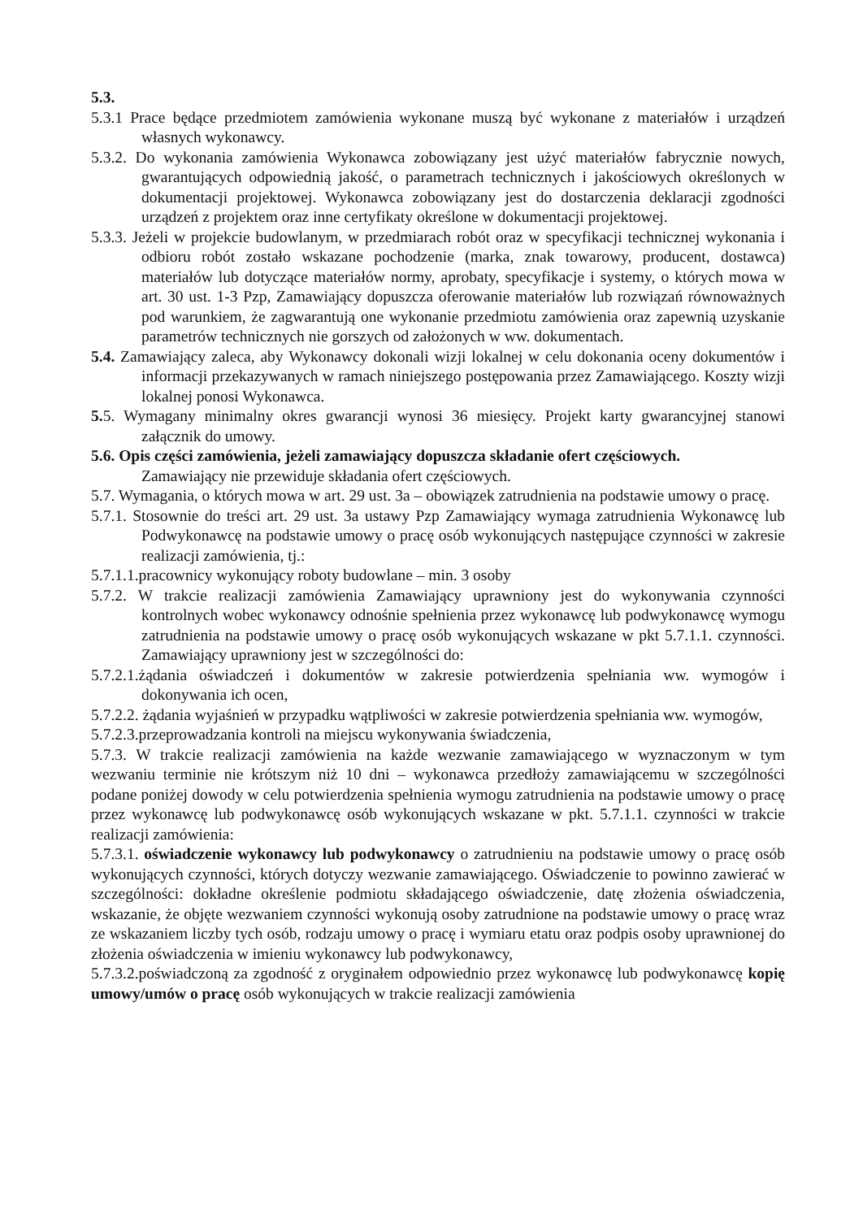5.3.
5.3.1 Prace będące przedmiotem zamówienia wykonane muszą być wykonane z materiałów i urządzeń własnych wykonawcy.
5.3.2. Do wykonania zamówienia Wykonawca zobowiązany jest użyć materiałów fabrycznie nowych, gwarantujących odpowiednią jakość, o parametrach technicznych i jakościowych określonych w dokumentacji projektowej. Wykonawca zobowiązany jest do dostarczenia deklaracji zgodności urządzeń z projektem oraz inne certyfikaty określone w dokumentacji projektowej.
5.3.3. Jeżeli w projekcie budowlanym, w przedmiarach robót oraz w specyfikacji technicznej wykonania i odbioru robót zostało wskazane pochodzenie (marka, znak towarowy, producent, dostawca) materiałów lub dotyczące materiałów normy, aprobaty, specyfikacje i systemy, o których mowa w art. 30 ust. 1-3 Pzp, Zamawiający dopuszcza oferowanie materiałów lub rozwiązań równoważnych pod warunkiem, że zagwarantują one wykonanie przedmiotu zamówienia oraz zapewnią uzyskanie parametrów technicznych nie gorszych od założonych w ww. dokumentach.
5.4. Zamawiający zaleca, aby Wykonawcy dokonali wizji lokalnej w celu dokonania oceny dokumentów i informacji przekazywanych w ramach niniejszego postępowania przez Zamawiającego. Koszty wizji lokalnej ponosi Wykonawca.
5. 5. Wymagany minimalny okres gwarancji wynosi 36 miesięcy. Projekt karty gwarancyjnej stanowi załącznik do umowy.
5.6. Opis części zamówienia, jeżeli zamawiający dopuszcza składanie ofert częściowych.
Zamawiający nie przewiduje składania ofert częściowych.
5.7. Wymagania, o których mowa w art. 29 ust. 3a – obowiązek zatrudnienia na podstawie umowy o pracę.
5.7.1. Stosownie do treści art. 29 ust. 3a ustawy Pzp Zamawiający wymaga zatrudnienia Wykonawcę lub Podwykonawcę na podstawie umowy o pracę osób wykonujących następujące czynności w zakresie realizacji zamówienia, tj.:
5.7.1.1.pracownicy wykonujący roboty budowlane – min. 3 osoby
5.7.2. W trakcie realizacji zamówienia Zamawiający uprawniony jest do wykonywania czynności kontrolnych wobec wykonawcy odnośnie spełnienia przez wykonawcę lub podwykonawcę wymogu zatrudnienia na podstawie umowy o pracę osób wykonujących wskazane w pkt 5.7.1.1. czynności. Zamawiający uprawniony jest w szczególności do:
5.7.2.1.żądania oświadczeń i dokumentów w zakresie potwierdzenia spełniania ww. wymogów i dokonywania ich ocen,
5.7.2.2. żądania wyjaśnień w przypadku wątpliwości w zakresie potwierdzenia spełniania ww. wymogów,
5.7.2.3.przeprowadzania kontroli na miejscu wykonywania świadczenia,
5.7.3. W trakcie realizacji zamówienia na każde wezwanie zamawiającego w wyznaczonym w tym wezwaniu terminie nie krótszym niż 10 dni – wykonawca przedłoży zamawiającemu w szczególności podane poniżej dowody w celu potwierdzenia spełnienia wymogu zatrudnienia na podstawie umowy o pracę przez wykonawcę lub podwykonawcę osób wykonujących wskazane w pkt. 5.7.1.1. czynności w trakcie realizacji zamówienia:
5.7.3.1. oświadczenie wykonawcy lub podwykonawcy o zatrudnieniu na podstawie umowy o pracę osób wykonujących czynności, których dotyczy wezwanie zamawiającego. Oświadczenie to powinno zawierać w szczególności: dokładne określenie podmiotu składającego oświadczenie, datę złożenia oświadczenia, wskazanie, że objęte wezwaniem czynności wykonują osoby zatrudnione na podstawie umowy o pracę wraz ze wskazaniem liczby tych osób, rodzaju umowy o pracę i wymiaru etatu oraz podpis osoby uprawnionej do złożenia oświadczenia w imieniu wykonawcy lub podwykonawcy,
5.7.3.2.poświadczoną za zgodność z oryginałem odpowiednio przez wykonawcę lub podwykonawcę kopię umowy/umów o pracę osób wykonujących w trakcie realizacji zamówienia